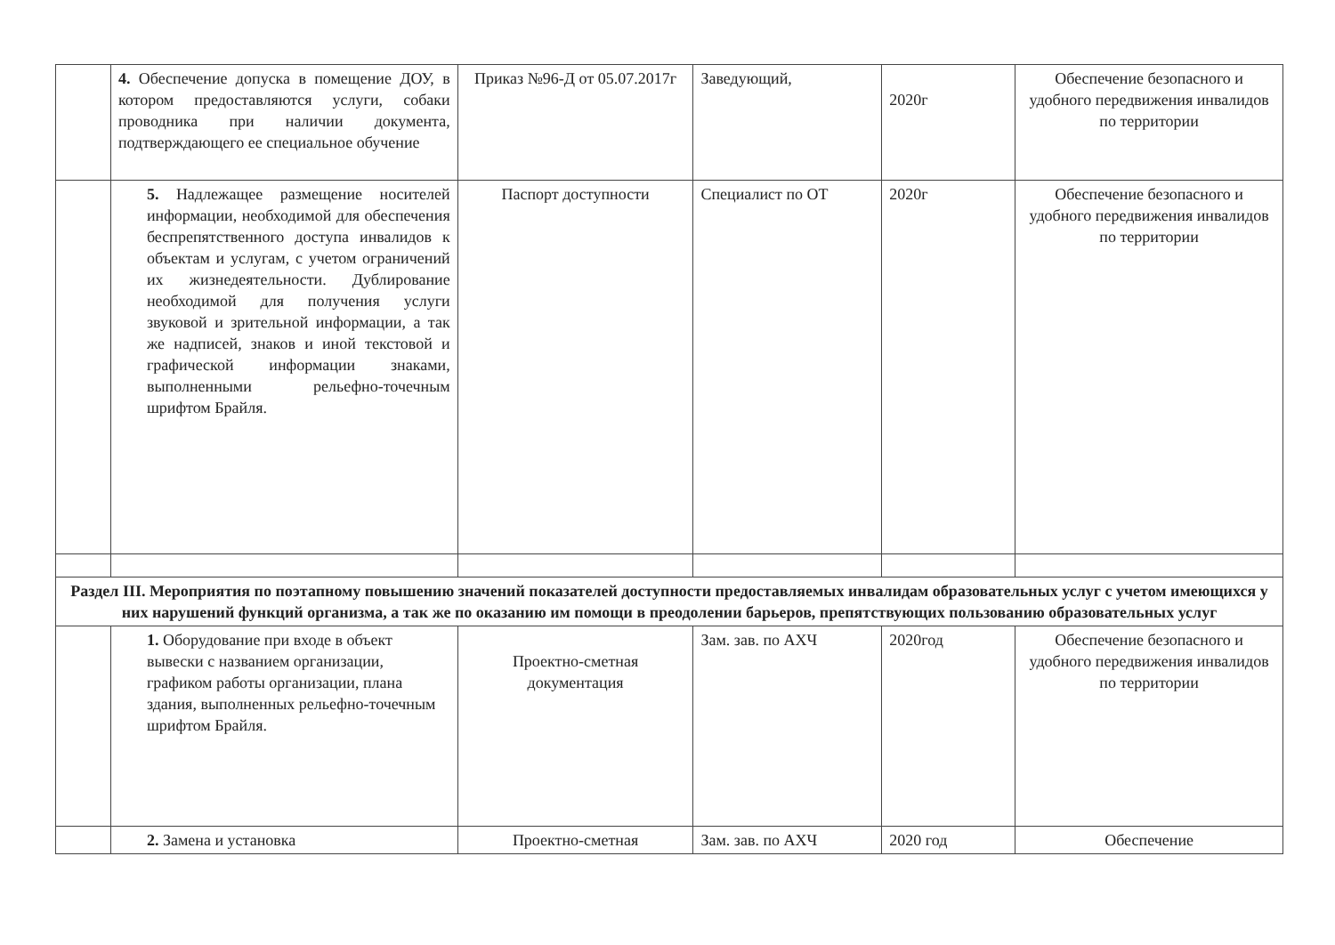| | 4. Обеспечение допуска в помещение ДОУ, в котором предоставляются услуги, собаки проводника при наличии документа, подтверждающего ее специальное обучение | Приказ №96-Д от 05.07.2017г | Заведующий, | 2020г | Обеспечение безопасного и удобного передвижения инвалидов по территории |
| | 5. Надлежащее размещение носителей информации, необходимой для обеспечения беспрепятственного доступа инвалидов к объектам и услугам, с учетом ограничений их жизнедеятельности. Дублирование необходимой для получения услуги звуковой и зрительной информации, а так же надписей, знаков и иной текстовой и графической информации знаками, выполненными рельефно-точечным шрифтом Брайля. | Паспорт доступности | Специалист по ОТ | 2020г | Обеспечение безопасного и удобного передвижения инвалидов по территории |
| Раздел III. Мероприятия по поэтапному повышению значений показателей доступности предоставляемых инвалидам образовательных услуг с учетом имеющихся у них нарушений функций организма, а так же по оказанию им помощи в преодолении барьеров, препятствующих пользованию образовательных услуг | | | | | |
| | 1. Оборудование при входе в объект вывески с названием организации, графиком работы организации, плана здания, выполненных рельефно-точечным шрифтом Брайля. | Проектно-сметная документация | Зам. зав. по АХЧ | 2020год | Обеспечение безопасного и удобного передвижения инвалидов по территории |
| | 2. Замена и установка | Проектно-сметная | Зам. зав. по АХЧ | 2020 год | Обеспечение |